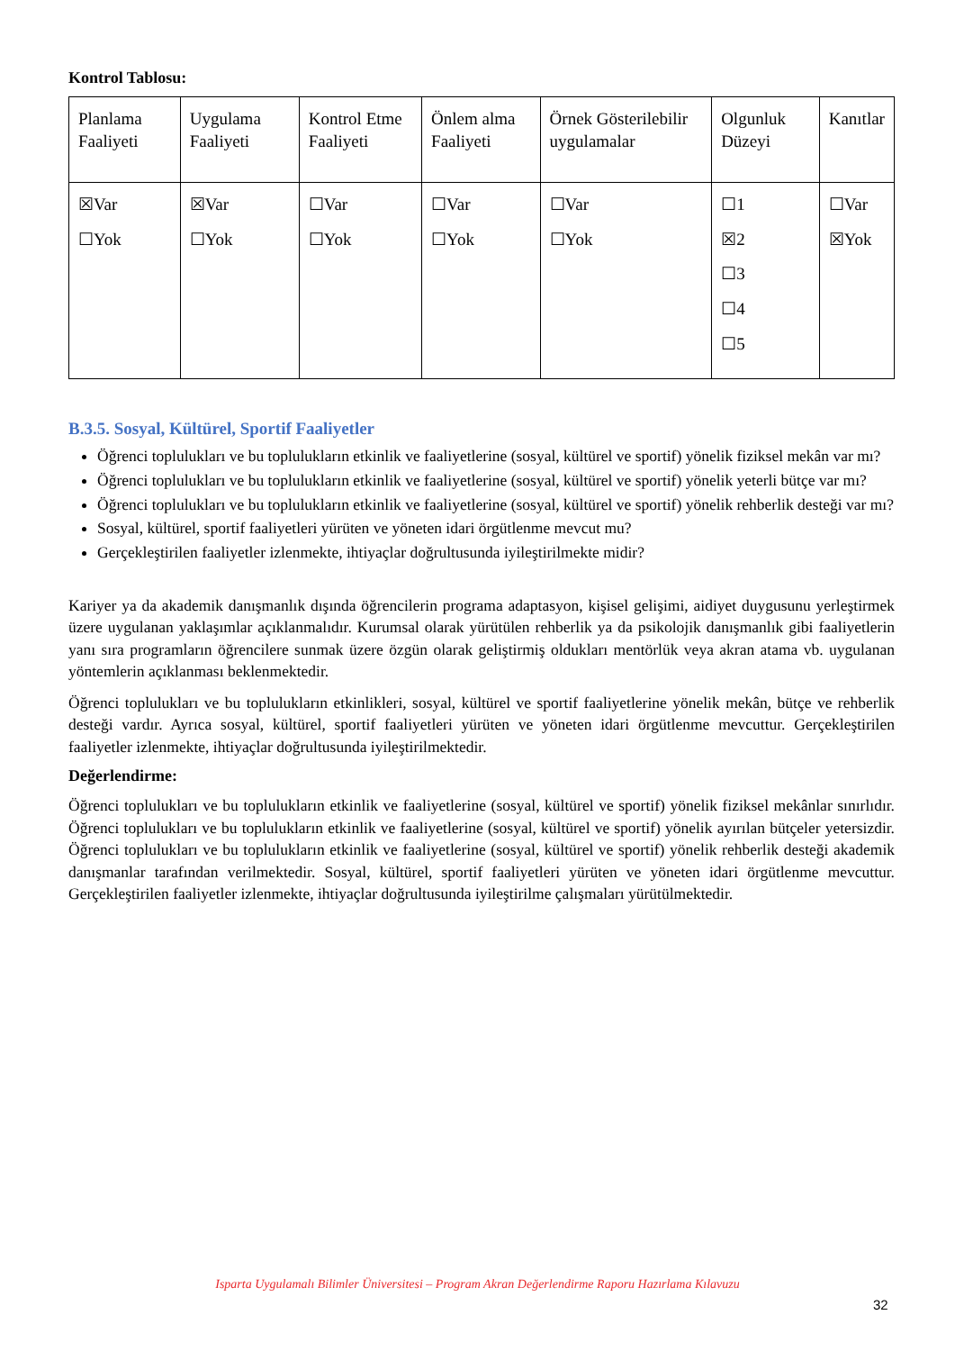Kontrol Tablosu:
| Planlama Faaliyeti | Uygulama Faaliyeti | Kontrol Etme Faaliyeti | Önlem alma Faaliyeti | Örnek Gösterilebilir uygulamalar | Olgunluk Düzeyi | Kanıtlar |
| ☒Var ☐Yok | ☒Var ☐Yok | ☐Var ☐Yok | ☐Var ☐Yok | ☐Var ☐Yok | ☐1 ☒2 ☐3 ☐4 ☐5 | ☐Var ☒Yok |
B.3.5. Sosyal, Kültürel, Sportif Faaliyetler
Öğrenci toplulukları ve bu toplulukların etkinlik ve faaliyetlerine (sosyal, kültürel ve sportif) yönelik fiziksel mekân var mı?
Öğrenci toplulukları ve bu toplulukların etkinlik ve faaliyetlerine (sosyal, kültürel ve sportif) yönelik yeterli bütçe var mı?
Öğrenci toplulukları ve bu toplulukların etkinlik ve faaliyetlerine (sosyal, kültürel ve sportif) yönelik rehberlik desteği var mı?
Sosyal, kültürel, sportif faaliyetleri yürüten ve yöneten idari örgütlenme mevcut mu?
Gerçekleştirilen faaliyetler izlenmekte, ihtiyaçlar doğrultusunda iyileştirilmekte midir?
Kariyer ya da akademik danışmanlık dışında öğrencilerin programa adaptasyon, kişisel gelişimi, aidiyet duygusunu yerleştirmek üzere uygulanan yaklaşımlar açıklanmalıdır. Kurumsal olarak yürütülen rehberlik ya da psikolojik danışmanlık gibi faaliyetlerin yanı sıra programların öğrencilere sunmak üzere özgün olarak geliştirmiş oldukları mentörlük veya akran atama vb. uygulanan yöntemlerin açıklanması beklenmektedir.
Öğrenci toplulukları ve bu toplulukların etkinlikleri, sosyal, kültürel ve sportif faaliyetlerine yönelik mekân, bütçe ve rehberlik desteği vardır. Ayrıca sosyal, kültürel, sportif faaliyetleri yürüten ve yöneten idari örgütlenme mevcuttur. Gerçekleştirilen faaliyetler izlenmekte, ihtiyaçlar doğrultusunda iyileştirilmektedir.
Değerlendirme:
Öğrenci toplulukları ve bu toplulukların etkinlik ve faaliyetlerine (sosyal, kültürel ve sportif) yönelik fiziksel mekânlar sınırlıdır. Öğrenci toplulukları ve bu toplulukların etkinlik ve faaliyetlerine (sosyal, kültürel ve sportif) yönelik ayırılan bütçeler yetersizdir. Öğrenci toplulukları ve bu toplulukların etkinlik ve faaliyetlerine (sosyal, kültürel ve sportif) yönelik rehberlik desteği akademik danışmanlar tarafından verilmektedir. Sosyal, kültürel, sportif faaliyetleri yürüten ve yöneten idari örgütlenme mevcuttur. Gerçekleştirilen faaliyetler izlenmekte, ihtiyaçlar doğrultusunda iyileştirilme çalışmaları yürütülmektedir.
Isparta Uygulamalı Bilimler Üniversitesi – Program Akran Değerlendirme Raporu Hazırlama Kılavuzu
32